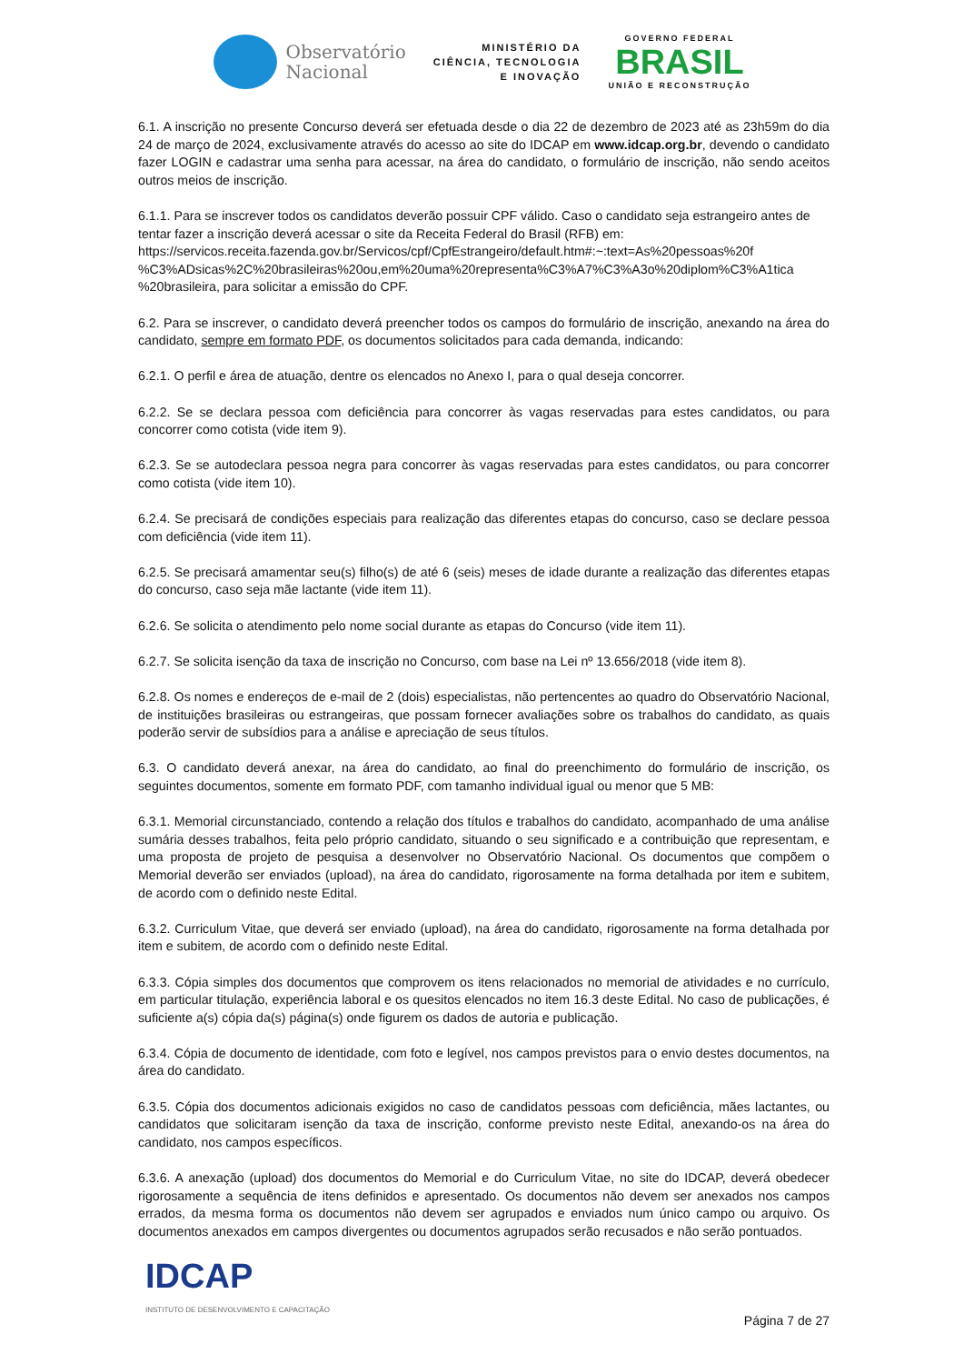Observatório
Nacional
MINISTÉRIO DA
CIÊNCIA, TECNOLOGIA
E INOVAÇÃO
GOVERNO FEDERAL
BRASIL
UNIÃO E RECONSTRUÇÃO
6.1. A inscrição no presente Concurso deverá ser efetuada desde o dia 22 de dezembro de 2023 até as 23h59m do dia 24 de março de 2024, exclusivamente através do acesso ao site do IDCAP em www.idcap.org.br, devendo o candidato fazer LOGIN e cadastrar uma senha para acessar, na área do candidato, o formulário de inscrição, não sendo aceitos outros meios de inscrição.
6.1.1. Para se inscrever todos os candidatos deverão possuir CPF válido. Caso o candidato seja estrangeiro antes de tentar fazer a inscrição deverá acessar o site da Receita Federal do Brasil (RFB) em:
https://servicos.receita.fazenda.gov.br/Servicos/cpf/CpfEstrangeiro/default.htm#:~:text=As%20pessoas%20f
%C3%ADsicas%2C%20brasileiras%20ou,em%20uma%20representa%C3%A7%C3%A3o%20diplom%C3%A1tica
%20brasileira, para solicitar a emissão do CPF.
6.2. Para se inscrever, o candidato deverá preencher todos os campos do formulário de inscrição, anexando na área do candidato, sempre em formato PDF, os documentos solicitados para cada demanda, indicando:
6.2.1. O perfil e área de atuação, dentre os elencados no Anexo I, para o qual deseja concorrer.
6.2.2. Se se declara pessoa com deficiência para concorrer às vagas reservadas para estes candidatos, ou para concorrer como cotista (vide item 9).
6.2.3. Se se autodeclara pessoa negra para concorrer às vagas reservadas para estes candidatos, ou para concorrer como cotista (vide item 10).
6.2.4. Se precisará de condições especiais para realização das diferentes etapas do concurso, caso se declare pessoa com deficiência (vide item 11).
6.2.5. Se precisará amamentar seu(s) filho(s) de até 6 (seis) meses de idade durante a realização das diferentes etapas do concurso, caso seja mãe lactante (vide item 11).
6.2.6. Se solicita o atendimento pelo nome social durante as etapas do Concurso (vide item 11).
6.2.7. Se solicita isenção da taxa de inscrição no Concurso, com base na Lei nº 13.656/2018 (vide item 8).
6.2.8. Os nomes e endereços de e-mail de 2 (dois) especialistas, não pertencentes ao quadro do Observatório Nacional, de instituições brasileiras ou estrangeiras, que possam fornecer avaliações sobre os trabalhos do candidato, as quais poderão servir de subsídios para a análise e apreciação de seus títulos.
6.3. O candidato deverá anexar, na área do candidato, ao final do preenchimento do formulário de inscrição, os seguintes documentos, somente em formato PDF, com tamanho individual igual ou menor que 5 MB:
6.3.1. Memorial circunstanciado, contendo a relação dos títulos e trabalhos do candidato, acompanhado de uma análise sumária desses trabalhos, feita pelo próprio candidato, situando o seu significado e a contribuição que representam, e uma proposta de projeto de pesquisa a desenvolver no Observatório Nacional. Os documentos que compõem o Memorial deverão ser enviados (upload), na área do candidato, rigorosamente na forma detalhada por item e subitem, de acordo com o definido neste Edital.
6.3.2. Curriculum Vitae, que deverá ser enviado (upload), na área do candidato, rigorosamente na forma detalhada por item e subitem, de acordo com o definido neste Edital.
6.3.3. Cópia simples dos documentos que comprovem os itens relacionados no memorial de atividades e no currículo, em particular titulação, experiência laboral e os quesitos elencados no item 16.3 deste Edital. No caso de publicações, é suficiente a(s) cópia da(s) página(s) onde figurem os dados de autoria e publicação.
6.3.4. Cópia de documento de identidade, com foto e legível, nos campos previstos para o envio destes documentos, na área do candidato.
6.3.5. Cópia dos documentos adicionais exigidos no caso de candidatos pessoas com deficiência, mães lactantes, ou candidatos que solicitaram isenção da taxa de inscrição, conforme previsto neste Edital, anexando-os na área do candidato, nos campos específicos.
6.3.6. A anexação (upload) dos documentos do Memorial e do Curriculum Vitae, no site do IDCAP, deverá obedecer rigorosamente a sequência de itens definidos e apresentado. Os documentos não devem ser anexados nos campos errados, da mesma forma os documentos não devem ser agrupados e enviados num único campo ou arquivo. Os documentos anexados em campos divergentes ou documentos agrupados serão recusados e não serão pontuados.
IDCAP
INSTITUTO DE DESENVOLVIMENTO E CAPACITAÇÃO
Página 7 de 27